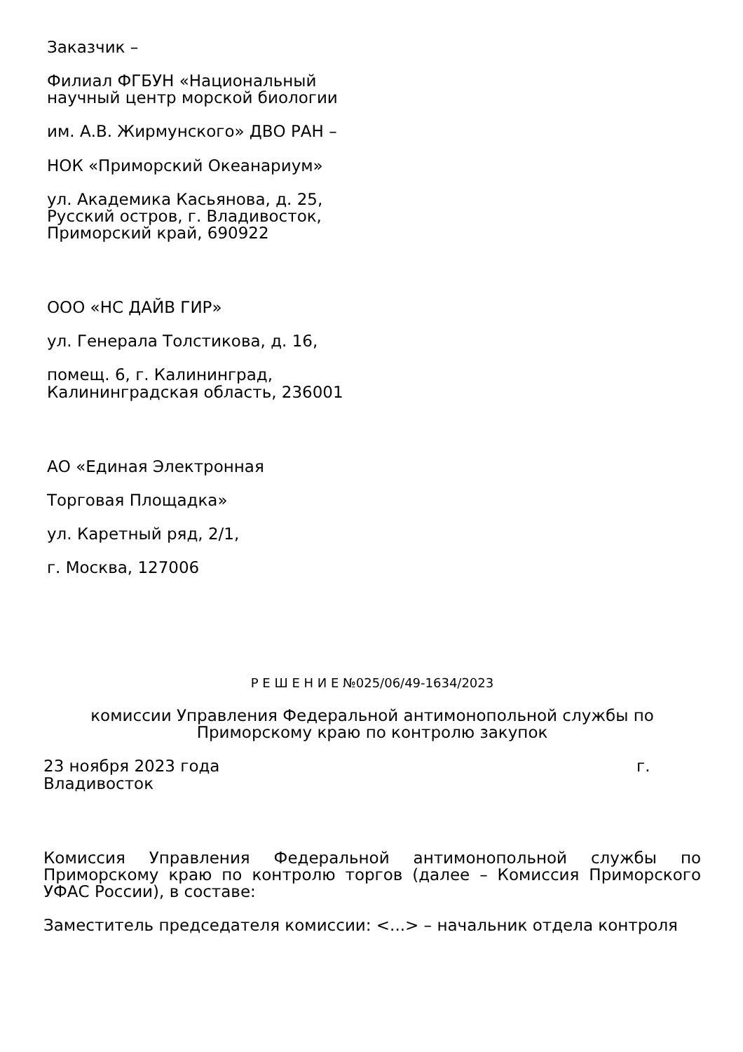Заказчик –
Филиал ФГБУН «Национальный
научный центр морской биологии
им. А.В. Жирмунского» ДВО РАН –
НОК «Приморский Океанариум»
ул. Академика Касьянова, д. 25,
Русский остров, г. Владивосток,
Приморский край, 690922
ООО «НС ДАЙВ ГИР»
ул. Генерала Толстикова, д. 16,
помещ. 6, г. Калининград,
Калининградская область, 236001
АО «Единая Электронная
Торговая Площадка»
ул. Каретный ряд, 2/1,
г. Москва, 127006
Р Е Ш Е Н И Е №025/06/49-1634/2023
комиссии Управления Федеральной антимонопольной службы по
Приморскому краю по контролю закупок
23 ноября 2023 года г.
Владивосток
Комиссия Управления Федеральной антимонопольной службы по Приморскому краю по контролю торгов (далее – Комиссия Приморского УФАС России), в составе:
Заместитель председателя комиссии: <...> – начальник отдела контроля